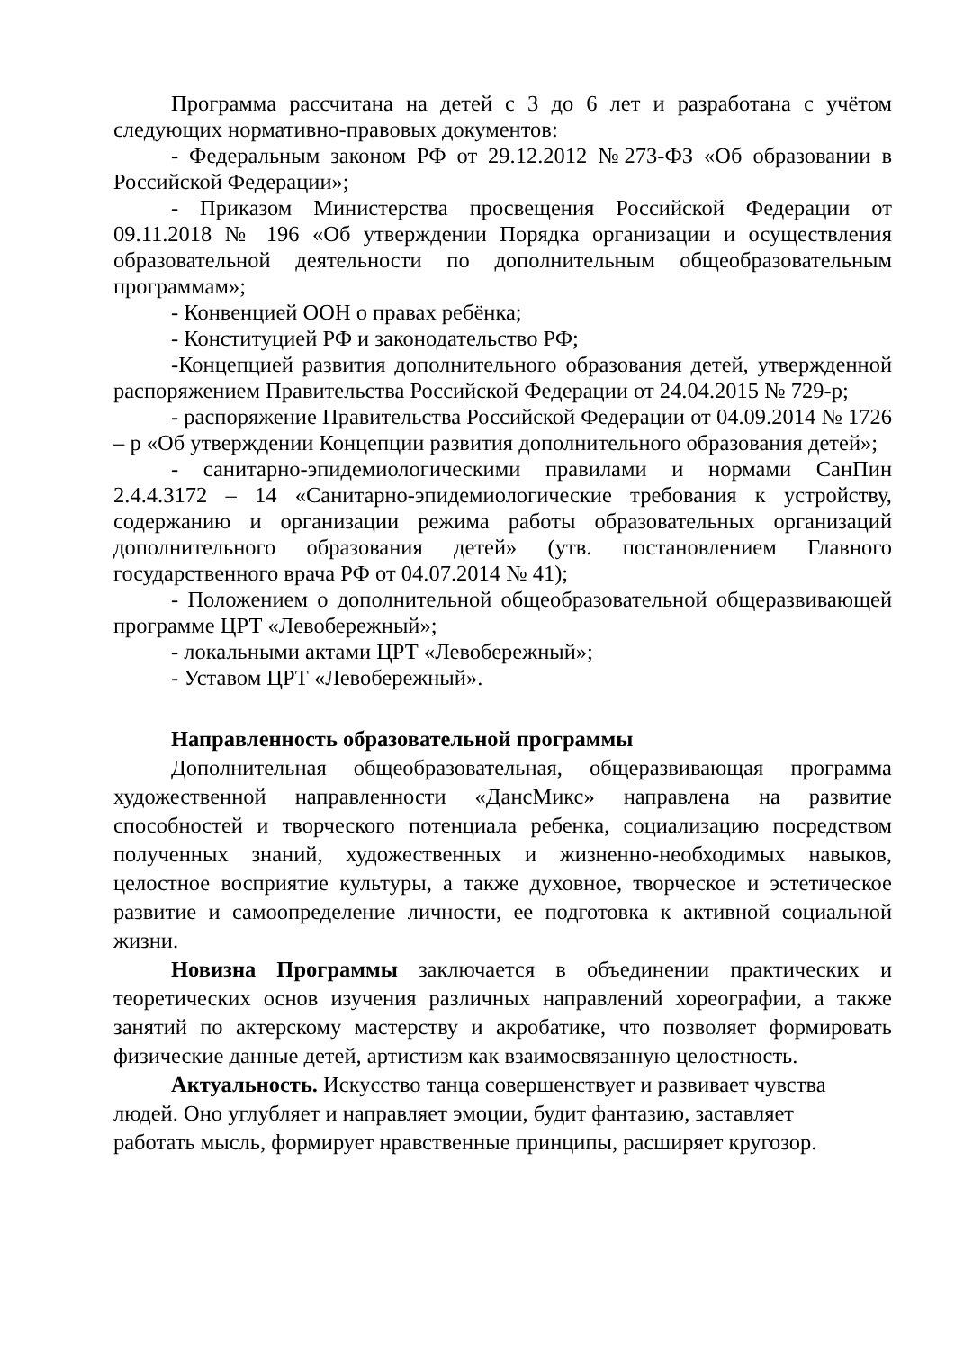Программа рассчитана на детей с 3 до 6 лет и разработана с учётом следующих нормативно-правовых документов:
- Федеральным законом РФ от 29.12.2012 №273-ФЗ «Об образовании в Российской Федерации»;
- Приказом Министерства просвещения Российской Федерации от 09.11.2018 № 196 «Об утверждении Порядка организации и осуществления образовательной деятельности по дополнительным общеобразовательным программам»;
- Конвенцией ООН о правах ребёнка;
- Конституцией РФ и законодательство РФ;
-Концепцией развития дополнительного образования детей, утвержденной распоряжением Правительства Российской Федерации от 24.04.2015 № 729-р;
- распоряжение Правительства Российской Федерации от 04.09.2014 № 1726 – р «Об утверждении Концепции развития дополнительного образования детей»;
- санитарно-эпидемиологическими правилами и нормами СанПин 2.4.4.3172 – 14 «Санитарно-эпидемиологические требования к устройству, содержанию и организации режима работы образовательных организаций дополнительного образования детей» (утв. постановлением Главного государственного врача РФ от 04.07.2014 № 41);
- Положением о дополнительной общеобразовательной общеразвивающей программе ЦРТ «Левобережный»;
- локальными актами ЦРТ «Левобережный»;
- Уставом ЦРТ «Левобережный».
Направленность образовательной программы
Дополнительная общеобразовательная, общеразвивающая программа художественной направленности «ДансМикс» направлена на развитие способностей и творческого потенциала ребенка, социализацию посредством полученных знаний, художественных и жизненно-необходимых навыков, целостное восприятие культуры, а также духовное, творческое и эстетическое развитие и самоопределение личности, ее подготовка к активной социальной жизни.
Новизна Программы заключается в объединении практических и теоретических основ изучения различных направлений хореографии, а также занятий по актерскому мастерству и акробатике, что позволяет формировать физические данные детей, артистизм как взаимосвязанную целостность.
Актуальность. Искусство танца совершенствует и развивает чувства людей. Оно углубляет и направляет эмоции, будит фантазию, заставляет работать мысль, формирует нравственные принципы, расширяет кругозор.